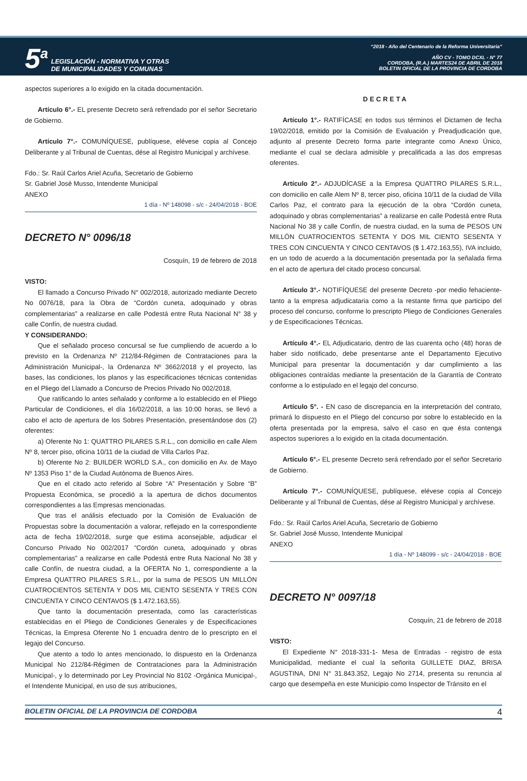5<sup>a</sup>
LEGISLACIÓN - NORMATIVA Y OTRAS
DE MUNICIPALIDADES Y COMUNAS
“2018 - Año del Centenario de la Reforma Universitaria”
AÑO CV - TOMO DCXL - N° 77
CORDOBA, (R.A.) MARTES24 DE ABRIL DE 2018
BOLETIN OFICIAL DE LA PROVINCIA DE CORDOBA
aspectos superiores a lo exigido en la citada documentación.
Artículo 6°.- EL presente Decreto será refrendado por el señor Secretario de Gobierno.
Artículo 7°.- COMUNÍQUESE, publíquese, elévese copia al Concejo Deliberante y al Tribunal de Cuentas, dése al Registro Municipal y archívese.
Fdo.: Sr. Raúl Carlos Ariel Acuña, Secretario de Gobierno
Sr. Gabriel José Musso, Intendente Municipal
ANEXO
1 día - Nº 148098 - s/c - 24/04/2018 - BOE
DECRETO N° 0096/18
Cosquín, 19 de febrero de 2018
VISTO:
El llamado a Concurso Privado N° 002/2018, autorizado mediante Decreto No 0076/18, para la Obra de “Cordón cuneta, adoquinado y obras complementarias” a realizarse en calle Podestá entre Ruta Nacional N° 38 y calle Confín, de nuestra ciudad.
Y CONSIDERANDO:
Que el señalado proceso concursal se fue cumpliendo de acuerdo a lo previsto en la Ordenanza Nº 212/84-Régimen de Contrataciones para la Administración Municipal-, la Ordenanza Nº 3662/2018 y el proyecto, las bases, las condiciones, los planos y las especificaciones técnicas contenidas en el Pliego del Llamado a Concurso de Precios Privado No 002/2018.
Que ratificando lo antes señalado y conforme a lo establecido en el Pliego Particular de Condiciones, el día 16/02/2018, a las 10:00 horas, se llevó a cabo el acto de apertura de los Sobres Presentación, presentándose dos (2) oferentes:
a) Oferente No 1: QUATTRO PILARES S.R.L., con domicilio en calle Alem Nº 8, tercer piso, oficina 10/11 de la ciudad de Villa Carlos Paz.
b) Oferente No 2: BUILDER WORLD S.A., con domicilio en Av. de Mayo Nº 1353 Piso 1° de la Ciudad Autónoma de Buenos Aires.
Que en el citado acto referido al Sobre “A” Presentación y Sobre “B” Propuesta Económica, se procedió a la apertura de dichos documentos correspondientes a las Empresas mencionadas.
Que tras el análisis efectuado por la Comisión de Evaluación de Propuestas sobre la documentación a valorar, reflejado en la correspondiente acta de fecha 19/02/2018, surge que estima aconsejable, adjudicar el Concurso Privado No 002/2017 “Cordón cuneta, adoquinado y obras complementarias” a realizarse en calle Podestá entre Ruta Nacional No 38 y calle Confín, de nuestra ciudad, a la OFERTA No 1, correspondiente a la Empresa QUATTRO PILARES S.R.L., por la suma de PESOS UN MILLÓN CUATROCIENTOS SETENTA Y DOS MIL CIENTO SESENTA Y TRES CON CINCUENTA Y CINCO CENTAVOS ($ 1.472.163,55).
Que tanto la documentación presentada, como las características establecidas en el Pliego de Condiciones Generales y de Especificaciones Técnicas, la Empresa Oferente No 1 encuadra dentro de lo prescripto en el legajo del Concurso.
Que atento a todo lo antes mencionado, lo dispuesto en la Ordenanza Municipal No 212/84-Régimen de Contrataciones para la Administración Municipal-, y lo determinado por Ley Provincial No 8102 -Orgánica Municipal-, el Intendente Municipal, en uso de sus atribuciones,
DECRETA
Artículo 1°.- RATIFÍCASE en todos sus términos el Dictamen de fecha 19/02/2018, emitido por la Comisión de Evaluación y Preadjudicación que, adjunto al presente Decreto forma parte integrante como Anexo Único, mediante el cual se declara admisible y precalificada a las dos empresas oferentes.
Artículo 2°.- ADJUDÍCASE a la Empresa QUATTRO PILARES S.R.L., con domicilio en calle Alem Nº 8, tercer piso, oficina 10/11 de la ciudad de Villa Carlos Paz, el contrato para la ejecución de la obra “Cordón cuneta, adoquinado y obras complementarias” a realizarse en calle Podestá entre Ruta Nacional No 38 y calle Confín, de nuestra ciudad, en la suma de PESOS UN MILLÓN CUATROCIENTOS SETENTA Y DOS MIL CIENTO SESENTA Y TRES CON CINCUENTA Y CINCO CENTAVOS ($ 1.472.163,55), IVA incluido, en un todo de acuerdo a la documentación presentada por la señalada firma en el acto de apertura del citado proceso concursal.
Artículo 3°.- NOTIFÍQUESE del presente Decreto -por medio fehaciente- tanto a la empresa adjudicataria como a la restante firma que participo del proceso del concurso, conforme lo prescripto Pliego de Condiciones Generales y de Especificaciones Técnicas.
Artículo 4°.- EL Adjudicatario, dentro de las cuarenta ocho (48) horas de haber sido notificado, debe presentarse ante el Departamento Ejecutivo Municipal para presentar la documentación y dar cumplimiento a las obligaciones contraídas mediante la presentación de la Garantía de Contrato conforme a lo estipulado en el legajo del concurso.
Artículo 5°. - EN caso de discrepancia en la interpretación del contrato, primará lo dispuesto en el Pliego del concurso por sobre lo establecido en la oferta presentada por la empresa, salvo el caso en que ésta contenga aspectos superiores a lo exigido en la citada documentación.
Artículo 6°.- EL presente Decreto será refrendado por el señor Secretario de Gobierno.
Artículo 7°.- COMUNÍQUESE, publíquese, elévese copia al Concejo Deliberante y al Tribunal de Cuentas, dése al Registro Municipal y archívese.
Fdo.: Sr. Raúl Carlos Ariel Acuña, Secretario de Gobierno
Sr. Gabriel José Musso, Intendente Municipal
ANEXO
1 día - Nº 148099 - s/c - 24/04/2018 - BOE
DECRETO N° 0097/18
Cosquín, 21 de febrero de 2018
VISTO:
El Expediente N° 2018-331-1- Mesa de Entradas - registro de esta Municipalidad, mediante el cual la señorita GUILLETE DIAZ, BRISA AGUSTINA, DNI N° 31.843.352, Legajo No 2714, presenta su renuncia al cargo que desempeña en este Municipio como Inspector de Tránsito en el
BOLETIN OFICIAL DE LA PROVINCIA DE CORDOBA 4